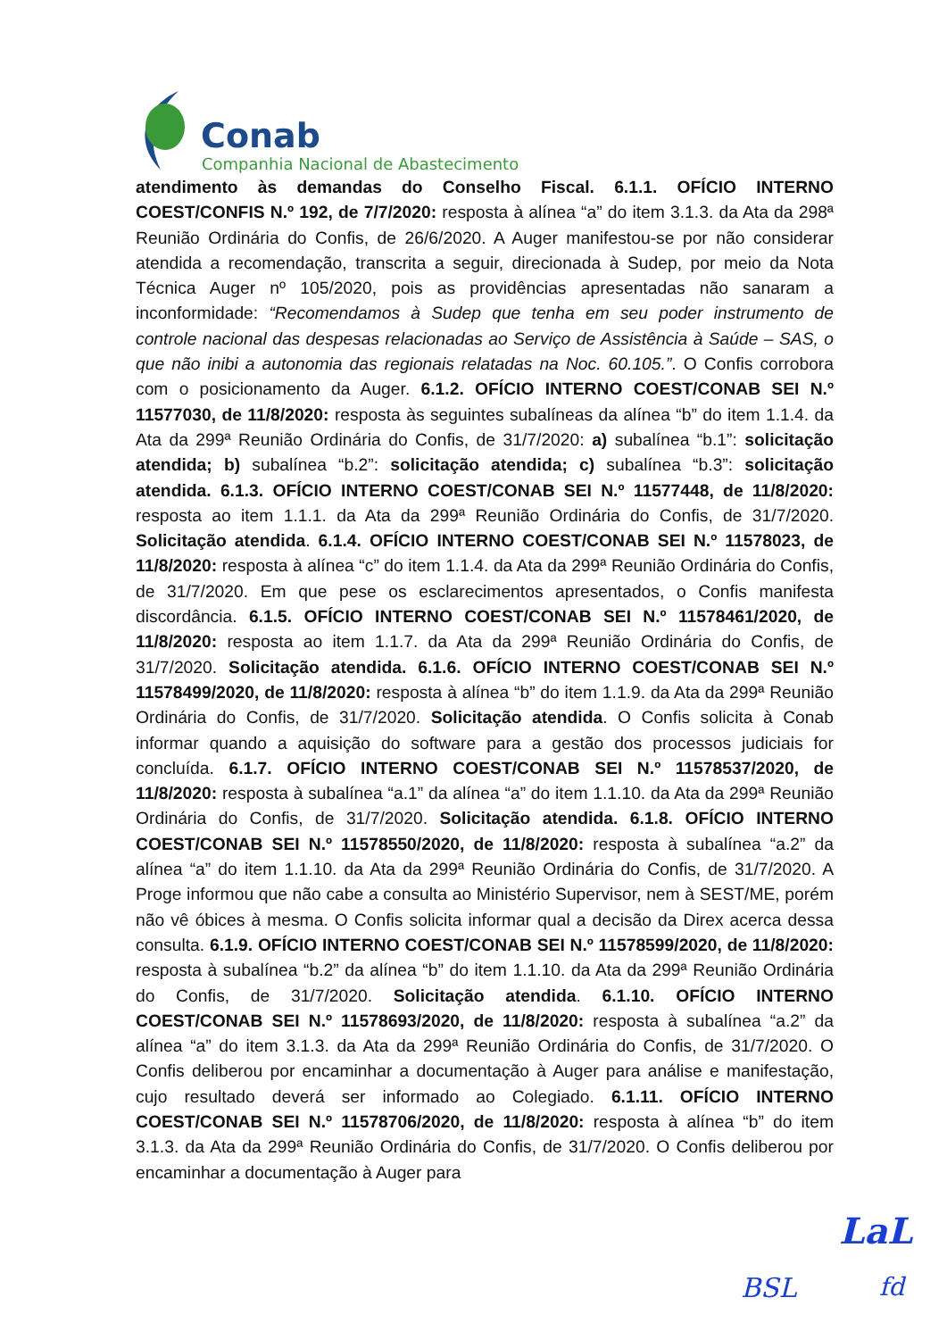Conab
Companhia Nacional de Abastecimento
atendimento às demandas do Conselho Fiscal. 6.1.1. OFÍCIO INTERNO COEST/CONFIS N.º 192, de 7/7/2020: resposta à alínea “a” do item 3.1.3. da Ata da 298ª Reunião Ordinária do Confis, de 26/6/2020. A Auger manifestou-se por não considerar atendida a recomendação, transcrita a seguir, direcionada à Sudep, por meio da Nota Técnica Auger nº 105/2020, pois as providências apresentadas não sanaram a inconformidade: “Recomendamos à Sudep que tenha em seu poder instrumento de controle nacional das despesas relacionadas ao Serviço de Assistência à Saúde – SAS, o que não inibi a autonomia das regionais relatadas na Noc. 60.105.”. O Confis corrobora com o posicionamento da Auger. 6.1.2. OFÍCIO INTERNO COEST/CONAB SEI N.º 11577030, de 11/8/2020: resposta às seguintes subalíneas da alínea “b” do item 1.1.4. da Ata da 299ª Reunião Ordinária do Confis, de 31/7/2020: a) subalínea “b.1”: solicitação atendida; b) subalínea “b.2”: solicitação atendida; c) subalínea “b.3”: solicitação atendida. 6.1.3. OFÍCIO INTERNO COEST/CONAB SEI N.º 11577448, de 11/8/2020: resposta ao item 1.1.1. da Ata da 299ª Reunião Ordinária do Confis, de 31/7/2020. Solicitação atendida. 6.1.4. OFÍCIO INTERNO COEST/CONAB SEI N.º 11578023, de 11/8/2020: resposta à alínea “c” do item 1.1.4. da Ata da 299ª Reunião Ordinária do Confis, de 31/7/2020. Em que pese os esclarecimentos apresentados, o Confis manifesta discordância. 6.1.5. OFÍCIO INTERNO COEST/CONAB SEI N.º 11578461/2020, de 11/8/2020: resposta ao item 1.1.7. da Ata da 299ª Reunião Ordinária do Confis, de 31/7/2020. Solicitação atendida. 6.1.6. OFÍCIO INTERNO COEST/CONAB SEI N.º 11578499/2020, de 11/8/2020: resposta à alínea “b” do item 1.1.9. da Ata da 299ª Reunião Ordinária do Confis, de 31/7/2020. Solicitação atendida. O Confis solicita à Conab informar quando a aquisição do software para a gestão dos processos judiciais for concluída. 6.1.7. OFÍCIO INTERNO COEST/CONAB SEI N.º 11578537/2020, de 11/8/2020: resposta à subalínea “a.1” da alínea “a” do item 1.1.10. da Ata da 299ª Reunião Ordinária do Confis, de 31/7/2020. Solicitação atendida. 6.1.8. OFÍCIO INTERNO COEST/CONAB SEI N.º 11578550/2020, de 11/8/2020: resposta à subalínea “a.2” da alínea “a” do item 1.1.10. da Ata da 299ª Reunião Ordinária do Confis, de 31/7/2020. A Proge informou que não cabe a consulta ao Ministério Supervisor, nem à SEST/ME, porém não vê óbices à mesma. O Confis solicita informar qual a decisão da Direx acerca dessa consulta. 6.1.9. OFÍCIO INTERNO COEST/CONAB SEI N.º 11578599/2020, de 11/8/2020: resposta à subalínea “b.2” da alínea “b” do item 1.1.10. da Ata da 299ª Reunião Ordinária do Confis, de 31/7/2020. Solicitação atendida. 6.1.10. OFÍCIO INTERNO COEST/CONAB SEI N.º 11578693/2020, de 11/8/2020: resposta à subalínea “a.2” da alínea “a” do item 3.1.3. da Ata da 299ª Reunião Ordinária do Confis, de 31/7/2020. O Confis deliberou por encaminhar a documentação à Auger para análise e manifestação, cujo resultado deverá ser informado ao Colegiado. 6.1.11. OFÍCIO INTERNO COEST/CONAB SEI N.º 11578706/2020, de 11/8/2020: resposta à alínea “b” do item 3.1.3. da Ata da 299ª Reunião Ordinária do Confis, de 31/7/2020. O Confis deliberou por encaminhar a documentação à Auger para
LaL
BSL fd